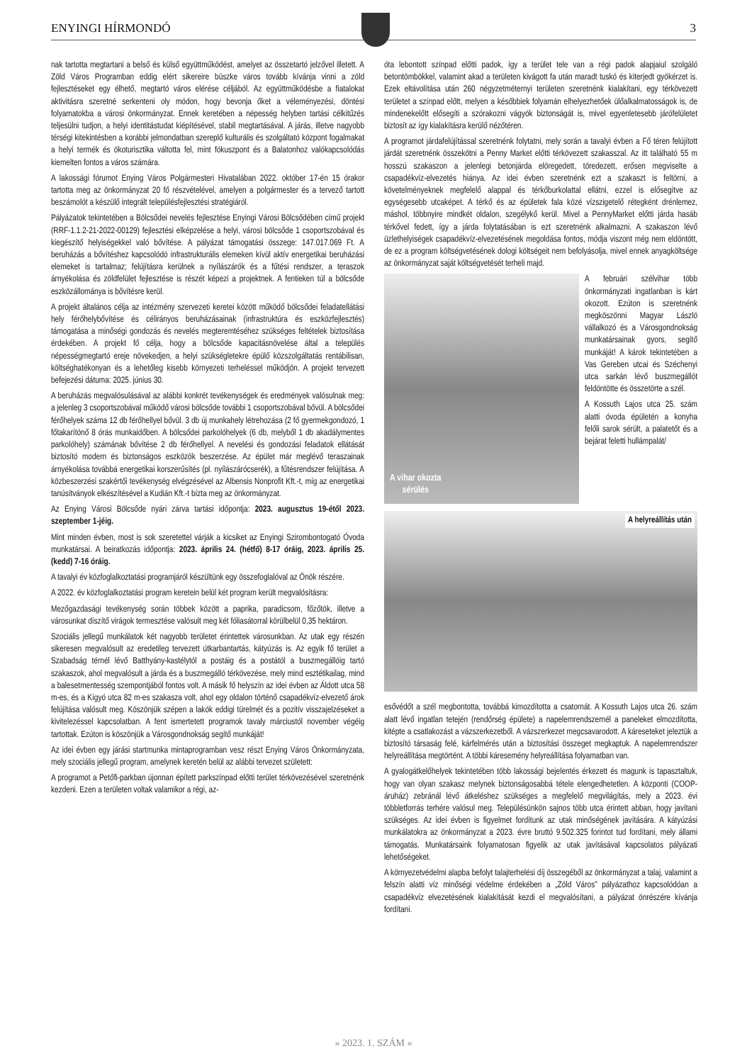ENYINGI HÍRMONDÓ 3
nak tartotta megtartani a belső és külső együttműködést, amelyet az összetartó jelzővel illetett. A Zöld Város Programban eddig elért sikereire büszke város tovább kívánja vinni a zöld fejlesztéseket egy élhető, megtartó város elérése céljából. Az együttműködésbe a fiatalokat aktivitásra szeretné serkenteni oly módon, hogy bevonja őket a véleményezési, döntési folyamatokba a városi önkormányzat. Ennek keretében a népesség helyben tartási célkitűzés teljesülni tudjon, a helyi identitástudat kiépítésével, stabil megtartásával. A járás, illetve nagyobb térségi kitekintésben a korábbi jelmondatban szereplő kulturális és szolgáltató központ fogalmakat a helyi termék és ökoturisztika váltotta fel, mint fókuszpont és a Balatonhoz valókapcsolódás kiemelten fontos a város számára.
A lakossági fórumot Enying Város Polgármesteri Hivatalában 2022. október 17-én 15 órakor tartotta meg az önkormányzat 20 fő részvételével, amelyen a polgármester és a tervező tartott beszámolót a készülő integrált településfejlesztési stratégiáról.
Pályázatok tekintetében a Bölcsődei nevelés fejlesztése Enyingi Városi Bölcsődében című projekt (RRF-1.1.2-21-2022-00129) fejlesztési elképzelése a helyi, városi bölcsőde 1 csoportszobával és kiegészítő helyiségekkel való bővítése. A pályázat támogatási összege: 147.017.069 Ft. A beruházás a bővítéshez kapcsolódó infrastrukturális elemeken kívül aktív energetikai beruházási elemeket is tartalmaz; felújításra kerülnek a nyílászárók és a fűtési rendszer, a teraszok árnyékolása és zöldfelület fejlesztése is részét képezi a projektnek. A fentieken túl a bölcsőde eszközállománya is bővítésre kerül.
A projekt általános célja az intézmény szervezeti keretei között működő bölcsődei feladatellátási hely férőhelybővítése és célirányos beruházásainak (infrastruktúra és eszközfejlesztés) támogatása a minőségi gondozás és nevelés megteremtéséhez szükséges feltételek biztosítása érdekében. A projekt fő célja, hogy a bölcsőde kapacitásnövelése által a település népességmegtartó ereje növekedjen, a helyi szükségletekre épülő közszolgáltatás rentábilisan, költséghatékonyan és a lehetőleg kisebb környezeti terheléssel működjön. A projekt tervezett befejezési dátuma: 2025. június 30.
A beruházás megvalósulásával az alábbi konkrét tevékenységek és eredmények valósulnak meg: a jelenleg 3 csoportszobával működő városi bölcsőde további 1 csoportszobával bővül. A bölcsődei férőhelyek száma 12 db férőhellyel bővül. 3 db új munkahely létrehozása (2 fő gyermekgondozó, 1 főtakarítónő 8 órás munkaidőben. A bölcsődei parkolóhelyek (6 db, melyből 1 db akadálymentes parkolóhely) számának bővítése 2 db férőhellyel. A nevelési és gondozási feladatok ellátását biztosító modern és biztonságos eszközök beszerzése. Az épület már meglévő teraszainak árnyékolása továbbá energetikai korszerűsítés (pl. nyílászárócserék), a fűtésrendszer felújítása. A közbeszerzési szakértői tevékenység elvégzésével az Albensis Nonprofit Kft.-t, míg az energetikai tanúsítványok elkészítésével a Kudián Kft.-t bízta meg az önkormányzat.
Az Enying Városi Bölcsőde nyári zárva tartási időpontja: 2023. augusztus 19-étől 2023. szeptember 1-jéig.
Mint minden évben, most is sok szeretettel várják a kicsiket az Enyingi Szirombontogató Óvoda munkatársai. A beiratkozás időpontja: 2023. április 24. (hétfő) 8-17 óráig, 2023. április 25. (kedd) 7-16 óráig.
A tavalyi év közfoglalkoztatási programjáról készültünk egy összefoglalóval az Önök részére.
A 2022. év közfoglalkoztatási program keretein belül két program került megvalósításra:
Mezőgazdasági tevékenység során többek között a paprika, paradicsom, főzőtök, illetve a városunkat díszítő virágok termesztése valósult meg két fóliasátorral körülbelül 0,35 hektáron.
Szociális jellegű munkálatok két nagyobb területet érintettek városunkban. Az utak egy részén sikeresen megvalósult az eredetileg tervezett útkarbantartás, kátyúzás is. Az egyik fő terület a Szabadság térnél lévő Batthyány-kastélytól a postáig és a postától a buszmegállóig tartó szakaszok, ahol megvalósult a járda és a buszmegálló térkövezése, mely mind esztétikailag, mind a balesetmentesség szempontjából fontos volt. A másik fő helyszín az idei évben az Áldott utca 58 m-es, és a Kígyó utca 82 m-es szakasza volt, ahol egy oldalon történő csapadékvíz-elvezető árok felújítása valósult meg. Köszönjük szépen a lakók eddigi türelmét és a pozitív visszajelzéseket a kivitelezéssel kapcsolatban. A fent ismertetett programok tavaly márciustól november végéig tartottak. Ezúton is köszönjük a Városgondnokság segítő munkáját!
Az idei évben egy járási startmunka mintaprogramban vesz részt Enying Város Önkormányzata, mely szociális jellegű program, amelynek keretén belül az alábbi tervezet született:
A programot a Petőfi-parkban újonnan épített parkszínpad előtti terület térkövezésével szeretnénk kezdeni. Ezen a területen voltak valamikor a régi, az-
óta lebontott színpad előtti padok, így a terület tele van a régi padok alapjaiul szolgáló betontömbökkel, valamint akad a területen kivágott fa után maradt tuskó és kiterjedt gyökérzet is. Ezek eltávolítása után 260 négyzetméternyi területen szeretnénk kialakítani, egy térkövezett területet a színpad előtt, melyen a későbbiek folyamán elhelyezhetőek ülőalkalmatosságok is, de mindenekelőtt elősegíti a szórakozni vágyók biztonságát is, mivel egyenletesebb járófelületet biztosít az így kialakításra kerülő nézőtéren.
A programot járdafelújítással szeretnénk folytatni, mely során a tavalyi évben a Fő téren felújított járdát szeretnénk összekötni a Penny Market előtti térkövezett szakasszal. Az itt található 55 m hosszú szakaszon a jelenlegi betonjárda elöregedett, töredezett, erősen megviselte a csapadékvíz-elvezetés hiánya. Az idei évben szeretnénk ezt a szakaszt is feltörni, a követelményeknek megfelelő alappal és térkőburkolattal ellátni, ezzel is elősegítve az egységesebb utcaképet. A térkő és az épületek fala közé vízszigetelő rétegként drénlemez, máshol, többnyire mindkét oldalon, szegélykő kerül. Mivel a PennyMarket előtti járda hasáb térkővel fedett, így a járda folytatásában is ezt szeretnénk alkalmazni. A szakaszon lévő üzlethelyiségek csapadékvíz-elvezetésének megoldása fontos, módja viszont még nem eldöntött, de ez a program költségvetésének dologi költségeit nem befolyásolja, mivel ennek anyagköltsége az önkormányzat saját költségvetését terheli majd.
A vihar okozta
sérülés
A februári szélvihar több önkormányzati ingatlanban is kárt okozott. Ezúton is szeretnénk megköszönni Magyar László vállalkozó és a Városgondnokság munkatársainak gyors, segítő munkáját! A károk tekintetében a Vas Gereben utcai és Széchenyi utca sarkán lévő buszmegállót feldöntötte és összetörte a szél.
A Kossuth Lajos utca 25. szám alatti óvoda épületén a konyha felőli sarok sérült, a palatetőt és a bejárat feletti hullámpalát/
A helyreállítás után
esővédőt a szél megbontotta, továbbá kimozdította a csatornát. A Kossuth Lajos utca 26. szám alatt lévő ingatlan tetején (rendőrség épülete) a napelemrendszernél a paneleket elmozdította, kitépte a csatlakozást a vázszerkezetből. A vázszerkezet megcsavarodott. A káreseteket jeleztük a biztosító társaság felé, kárfelmérés után a biztosítási összeget megkaptuk. A napelemrendszer helyreállítása megtörtént. A többi káresemény helyreállítása folyamatban van.
A gyalogátkelőhelyek tekintetében több lakossági bejelentés érkezett és magunk is tapasztaltuk, hogy van olyan szakasz melynek biztonságosabbá tétele elengedhetetlen. A központi (COOP-áruház) zebránál lévő átkeléshez szükséges a megfelelő megvilágítás, mely a 2023. évi többletforrás terhére valósul meg. Településünkön sajnos több utca érintett abban, hogy javítani szükséges. Az idei évben is figyelmet fordítunk az utak minőségének javítására. A kátyúzási munkálatokra az önkormányzat a 2023. évre bruttó 9.502.325 forintot tud fordítani, mely állami támogatás. Munkatársaink folyamatosan figyelik az utak javításával kapcsolatos pályázati lehetőségeket.
A környezetvédelmi alapba befolyt talajterhelési díj összegéből az önkormányzat a talaj, valamint a felszín alatti víz minőségi védelme érdekében a „Zöld Város” pályázathoz kapcsolódóan a csapadékvíz elvezetésének kialakítását kezdi el megvalósítani, a pályázat önrészére kívánja fordítani.
» 2023. 1. SZÁM «